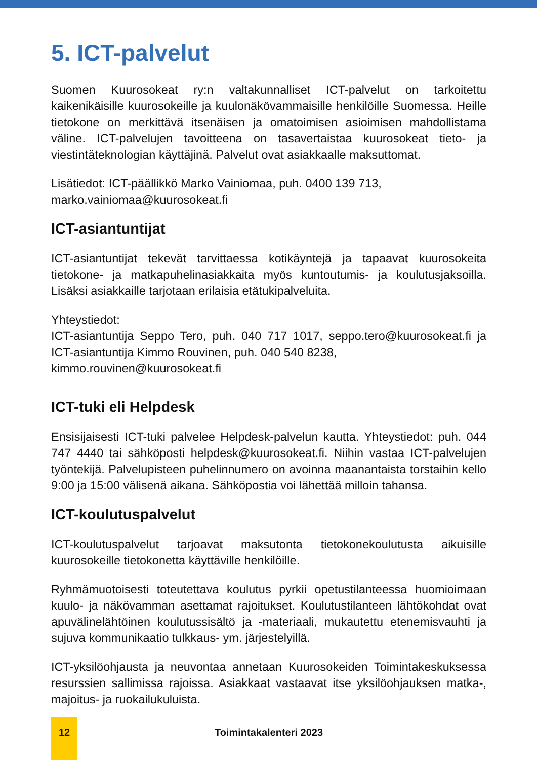5. ICT-palvelut
Suomen Kuurosokeat ry:n valtakunnalliset ICT-palvelut on tarkoitettu kaikenikäisille kuurosokeille ja kuulonäkövammaisille henkilöille Suomessa. Heille tietokone on merkittävä itsenäisen ja omatoimisen asioimisen mahdollistama väline. ICT-palvelujen tavoitteena on tasavertaistaa kuurosokeat tieto- ja viestintäteknologian käyttäjinä. Palvelut ovat asiakkaalle maksuttomat.
Lisätiedot: ICT-päällikkö Marko Vainiomaa, puh. 0400 139 713,
marko.vainiomaa@kuurosokeat.fi
ICT-asiantuntijat
ICT-asiantuntijat tekevät tarvittaessa kotikäyntejä ja tapaavat kuurosokeita tietokone- ja matkapuhelinasiakkaita myös kuntoutumis- ja koulutusjaksoilla. Lisäksi asiakkaille tarjotaan erilaisia etätukipalveluita.
Yhteystiedot:
ICT-asiantuntija Seppo Tero, puh. 040 717 1017, seppo.tero@kuurosokeat.fi ja ICT-asiantuntija Kimmo Rouvinen, puh. 040 540 8238,
kimmo.rouvinen@kuurosokeat.fi
ICT-tuki eli Helpdesk
Ensisijaisesti ICT-tuki palvelee Helpdesk-palvelun kautta. Yhteystiedot: puh. 044 747 4440 tai sähköposti helpdesk@kuurosokeat.fi. Niihin vastaa ICT-palvelujen työntekijä. Palvelupisteen puhelinnumero on avoinna maanantaista torstaihin kello 9:00 ja 15:00 välisenä aikana. Sähköpostia voi lähettää milloin tahansa.
ICT-koulutuspalvelut
ICT-koulutuspalvelut tarjoavat maksutonta tietokonekoulutusta aikuisille kuurosokeille tietokonetta käyttäville henkilöille.
Ryhmämuotoisesti toteutettava koulutus pyrkii opetustilanteessa huomioimaan kuulo- ja näkövamman asettamat rajoitukset. Koulutustilanteen lähtökohdat ovat apuvälinelähtöinen koulutussisältö ja -materiaali, mukautettu etenemisvauhti ja sujuva kommunikaatio tulkkaus- ym. järjestelyillä.
ICT-yksilöohjausta ja neuvontaa annetaan Kuurosokeiden Toimintakeskuksessa resurssien sallimissa rajoissa. Asiakkaat vastaavat itse yksilöohjauksen matka-, majoitus- ja ruokailukuluista.
12
Toimintakalenteri 2023